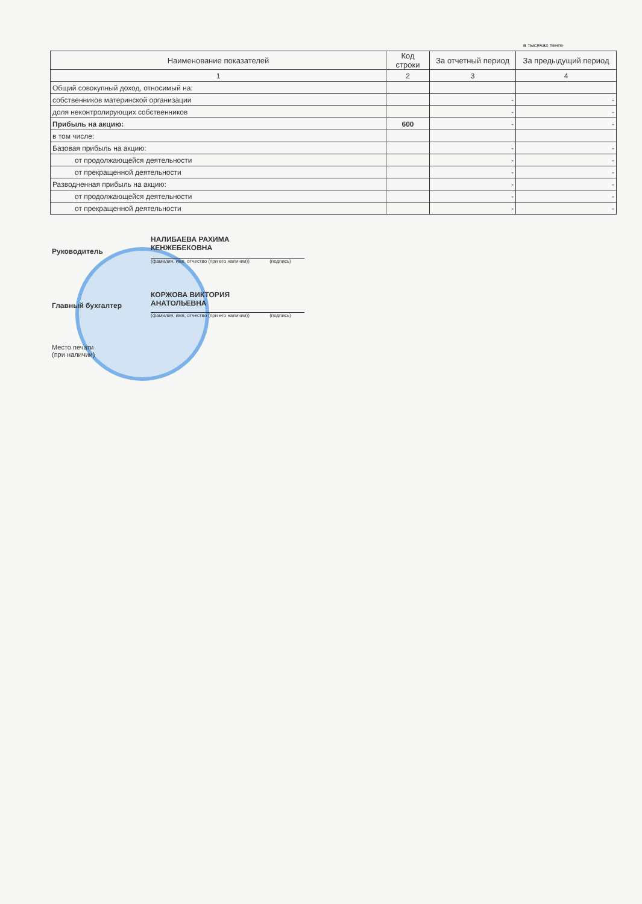в тысячах тенге
| Наименование показателей | Код строки | За отчетный период | За предыдущий период |
| --- | --- | --- | --- |
| 1 | 2 | 3 | 4 |
| Общий совокупный доход, относимый на: | | | |
| собственников материнской организации | | - | - |
| доля неконтролирующих собственников | | - | - |
| Прибыль на акцию: | 600 | - | - |
| в том числе: | | | |
| Базовая прибыль на акцию: | | - | - |
| от продолжающейся деятельности | | - | - |
| от прекращенной деятельности | | - | - |
| Разводненная прибыль на акцию: | | - | - |
| от продолжающейся деятельности | | - | - |
| от прекращенной деятельности | | - | - |
НАЛИБАЕВА РАХИМА
КЕНЖЕБЕКОВНА
Руководитель
(фамилия, имя, отчество (при его наличии)) (подпись)
КОРЖОВА ВИКТОРИЯ
АНАТОЛЬЕВНА
Главный бухгалтер
(фамилия, имя, отчество (при его наличии)) (подпись)
Место печати
(при наличии)